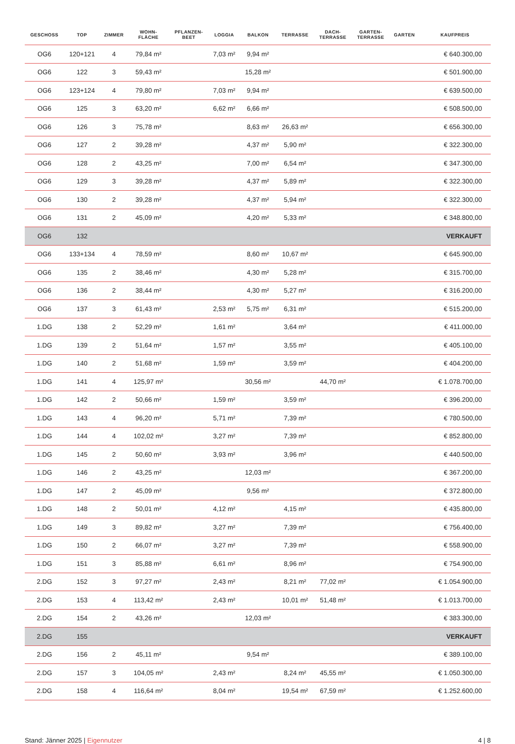| GESCHOSS | TOP | ZIMMER | WOHN- FLÄCHE | PFLANZEN- BEET | LOGGIA | BALKON | TERRASSE | DACH- TERRASSE | GARTEN- TERRASSE | GARTEN | KAUFPREIS |
| --- | --- | --- | --- | --- | --- | --- | --- | --- | --- | --- | --- |
| OG6 | 120+121 | 4 | 79,84 m² | | 7,03 m² | 9,94 m² | | | | | € 640.300,00 |
| OG6 | 122 | 3 | 59,43 m² | | | 15,28 m² | | | | | € 501.900,00 |
| OG6 | 123+124 | 4 | 79,80 m² | | 7,03 m² | 9,94 m² | | | | | € 639.500,00 |
| OG6 | 125 | 3 | 63,20 m² | | 6,62 m² | 6,66 m² | | | | | € 508.500,00 |
| OG6 | 126 | 3 | 75,78 m² | | | 8,63 m² | 26,63 m² | | | | € 656.300,00 |
| OG6 | 127 | 2 | 39,28 m² | | | 4,37 m² | 5,90 m² | | | | € 322.300,00 |
| OG6 | 128 | 2 | 43,25 m² | | | 7,00 m² | 6,54 m² | | | | € 347.300,00 |
| OG6 | 129 | 3 | 39,28 m² | | | 4,37 m² | 5,89 m² | | | | € 322.300,00 |
| OG6 | 130 | 2 | 39,28 m² | | | 4,37 m² | 5,94 m² | | | | € 322.300,00 |
| OG6 | 131 | 2 | 45,09 m² | | | 4,20 m² | 5,33 m² | | | | € 348.800,00 |
| OG6 | 132 | | | | | | | | | | VERKAUFT |
| OG6 | 133+134 | 4 | 78,59 m² | | | 8,60 m² | 10,67 m² | | | | € 645.900,00 |
| OG6 | 135 | 2 | 38,46 m² | | | 4,30 m² | 5,28 m² | | | | € 315.700,00 |
| OG6 | 136 | 2 | 38,44 m² | | | 4,30 m² | 5,27 m² | | | | € 316.200,00 |
| OG6 | 137 | 3 | 61,43 m² | | 2,53 m² | 5,75 m² | 6,31 m² | | | | € 515.200,00 |
| 1.DG | 138 | 2 | 52,29 m² | | 1,61 m² | | 3,64 m² | | | | € 411.000,00 |
| 1.DG | 139 | 2 | 51,64 m² | | 1,57 m² | | 3,55 m² | | | | € 405.100,00 |
| 1.DG | 140 | 2 | 51,68 m² | | 1,59 m² | | 3,59 m² | | | | € 404.200,00 |
| 1.DG | 141 | 4 | 125,97 m² | | | 30,56 m² | | 44,70 m² | | | € 1.078.700,00 |
| 1.DG | 142 | 2 | 50,66 m² | | 1,59 m² | | 3,59 m² | | | | € 396.200,00 |
| 1.DG | 143 | 4 | 96,20 m² | | 5,71 m² | | 7,39 m² | | | | € 780.500,00 |
| 1.DG | 144 | 4 | 102,02 m² | | 3,27 m² | | 7,39 m² | | | | € 852.800,00 |
| 1.DG | 145 | 2 | 50,60 m² | | 3,93 m² | | 3,96 m² | | | | € 440.500,00 |
| 1.DG | 146 | 2 | 43,25 m² | | | 12,03 m² | | | | | € 367.200,00 |
| 1.DG | 147 | 2 | 45,09 m² | | | 9,56 m² | | | | | € 372.800,00 |
| 1.DG | 148 | 2 | 50,01 m² | | 4,12 m² | | 4,15 m² | | | | € 435.800,00 |
| 1.DG | 149 | 3 | 89,82 m² | | 3,27 m² | | 7,39 m² | | | | € 756.400,00 |
| 1.DG | 150 | 2 | 66,07 m² | | 3,27 m² | | 7,39 m² | | | | € 558.900,00 |
| 1.DG | 151 | 3 | 85,88 m² | | 6,61 m² | | 8,96 m² | | | | € 754.900,00 |
| 2.DG | 152 | 3 | 97,27 m² | | 2,43 m² | | 8,21 m² | 77,02 m² | | | € 1.054.900,00 |
| 2.DG | 153 | 4 | 113,42 m² | | 2,43 m² | | 10,01 m² | 51,48 m² | | | € 1.013.700,00 |
| 2.DG | 154 | 2 | 43,26 m² | | | 12,03 m² | | | | | € 383.300,00 |
| 2.DG | 155 | | | | | | | | | | VERKAUFT |
| 2.DG | 156 | 2 | 45,11 m² | | | 9,54 m² | | | | | € 389.100,00 |
| 2.DG | 157 | 3 | 104,05 m² | | 2,43 m² | | 8,24 m² | 45,55 m² | | | € 1.050.300,00 |
| 2.DG | 158 | 4 | 116,64 m² | | 8,04 m² | | 19,54 m² | 67,59 m² | | | € 1.252.600,00 |
Stand: Jänner 2025 | Eigennutzer 4 | 8